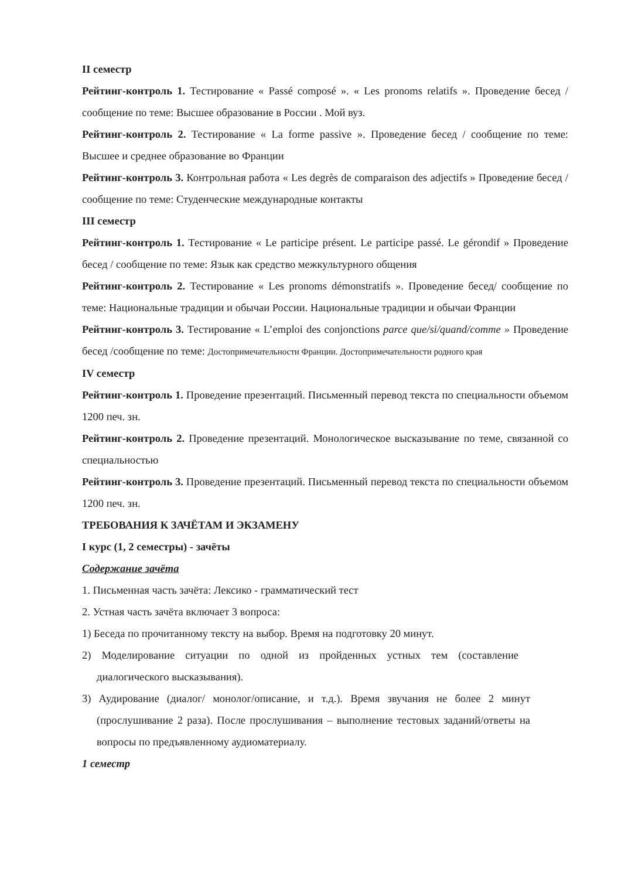II семестр
Рейтинг-контроль 1. Тестирование « Passé composé ». « Les pronoms relatifs ». Проведение бесед / сообщение по теме: Высшее образование в России . Мой вуз.
Рейтинг-контроль 2. Тестирование « La forme passive ». Проведение бесед / сообщение по теме: Высшее и среднее образование во Франции
Рейтинг-контроль 3. Контрольная работа « Les degrès de comparaison des adjectifs » Проведение бесед / сообщение по теме: Студенческие международные контакты
III семестр
Рейтинг-контроль 1. Тестирование « Le participe présent. Le participe passé. Le gérondif » Проведение бесед / сообщение по теме: Язык как средство межкультурного общения
Рейтинг-контроль 2. Тестирование « Les pronoms démonstratifs ». Проведение бесед/ сообщение по теме: Национальные традиции и обычаи России. Национальные традиции и обычаи Франции
Рейтинг-контроль 3. Тестирование « L’emploi des conjonctions parce que/si/quand/comme » Проведение бесед /сообщение по теме: Достопримечательности Франции. Достопримечательности родного края
IV семестр
Рейтинг-контроль 1. Проведение презентаций. Письменный перевод текста по специальности объемом 1200 печ. зн.
Рейтинг-контроль 2. Проведение презентаций. Монологическое высказывание по теме, связанной со специальностью
Рейтинг-контроль 3. Проведение презентаций. Письменный перевод текста по специальности объемом 1200 печ. зн.
ТРЕБОВАНИЯ К ЗАЧЁТАМ И ЭКЗАМЕНУ
I курс (1, 2 семестры) - зачёты
Содержание зачёта
1. Письменная часть зачёта: Лексико - грамматический тест
2. Устная часть зачёта включает 3 вопроса:
1) Беседа по прочитанному тексту на выбор. Время на подготовку 20 минут.
2) Моделирование ситуации по одной из пройденных устных тем (составление диалогического высказывания).
3) Аудирование (диалог/ монолог/описание, и т.д.). Время звучания не более 2 минут (прослушивание 2 раза). После прослушивания – выполнение тестовых заданий/ответы на вопросы по предъявленному аудиоматериалу.
1 семестр